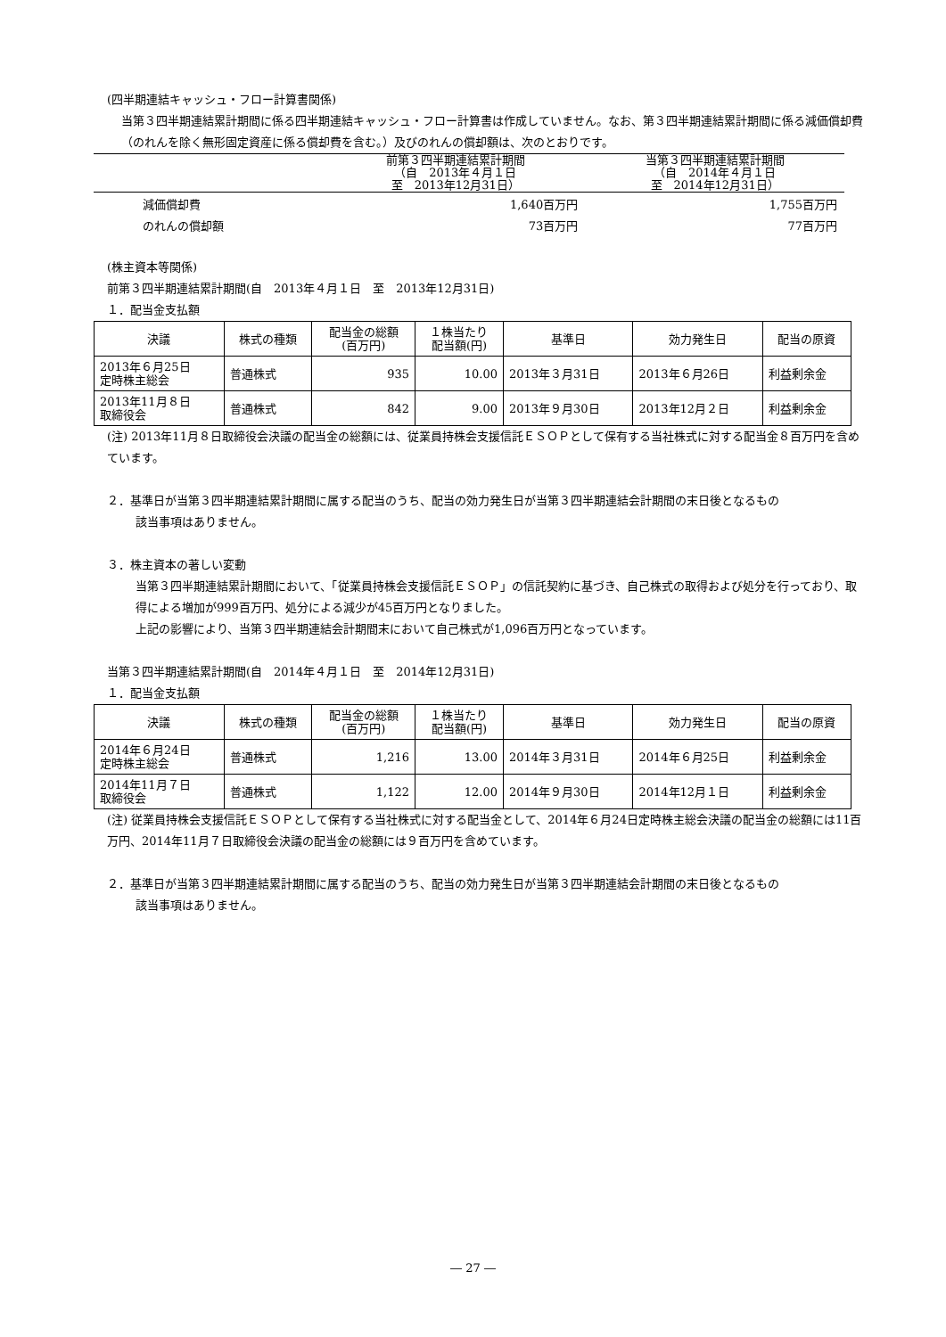(四半期連結キャッシュ・フロー計算書関係)
当第３四半期連結累計期間に係る四半期連結キャッシュ・フロー計算書は作成していません。なお、第３四半期連結累計期間に係る減価償却費（のれんを除く無形固定資産に係る償却費を含む。）及びのれんの償却額は、次のとおりです。
| | 前第３四半期連結累計期間 （自 2013年４月１日 至 2013年12月31日） | 当第３四半期連結累計期間 （自 2014年４月１日 至 2014年12月31日） |
| 減価償却費 | 1,640百万円 | 1,755百万円 |
| のれんの償却額 | 73百万円 | 77百万円 |
(株主資本等関係)
前第３四半期連結累計期間(自　2013年４月１日　至　2013年12月31日)
１．配当金支払額
| 決議 | 株式の種類 | 配当金の総額 (百万円) | １株当たり 配当額(円) | 基準日 | 効力発生日 | 配当の原資 |
| --- | --- | --- | --- | --- | --- | --- |
| 2013年６月25日 定時株主総会 | 普通株式 | 935 | 10.00 | 2013年３月31日 | 2013年６月26日 | 利益剰余金 |
| 2013年11月８日 取締役会 | 普通株式 | 842 | 9.00 | 2013年９月30日 | 2013年12月２日 | 利益剰余金 |
(注) 2013年11月８日取締役会決議の配当金の総額には、従業員持株会支援信託ＥＳＯＰとして保有する当社株式に対する配当金８百万円を含めています。
２．基準日が当第３四半期連結累計期間に属する配当のうち、配当の効力発生日が当第３四半期連結会計期間の末日後となるもの
該当事項はありません。
３．株主資本の著しい変動
当第３四半期連結累計期間において、「従業員持株会支援信託ＥＳＯＰ」の信託契約に基づき、自己株式の取得および処分を行っており、取得による増加が999百万円、処分による減少が45百万円となりました。
上記の影響により、当第３四半期連結会計期間末において自己株式が1,096百万円となっています。
当第３四半期連結累計期間(自　2014年４月１日　至　2014年12月31日)
１．配当金支払額
| 決議 | 株式の種類 | 配当金の総額 (百万円) | １株当たり 配当額(円) | 基準日 | 効力発生日 | 配当の原資 |
| --- | --- | --- | --- | --- | --- | --- |
| 2014年６月24日 定時株主総会 | 普通株式 | 1,216 | 13.00 | 2014年３月31日 | 2014年６月25日 | 利益剰余金 |
| 2014年11月７日 取締役会 | 普通株式 | 1,122 | 12.00 | 2014年９月30日 | 2014年12月１日 | 利益剰余金 |
(注) 従業員持株会支援信託ＥＳＯＰとして保有する当社株式に対する配当金として、2014年６月24日定時株主総会決議の配当金の総額には11百万円、2014年11月７日取締役会決議の配当金の総額には９百万円を含めています。
２．基準日が当第３四半期連結累計期間に属する配当のうち、配当の効力発生日が当第３四半期連結会計期間の末日後となるもの
該当事項はありません。
― 27 ―